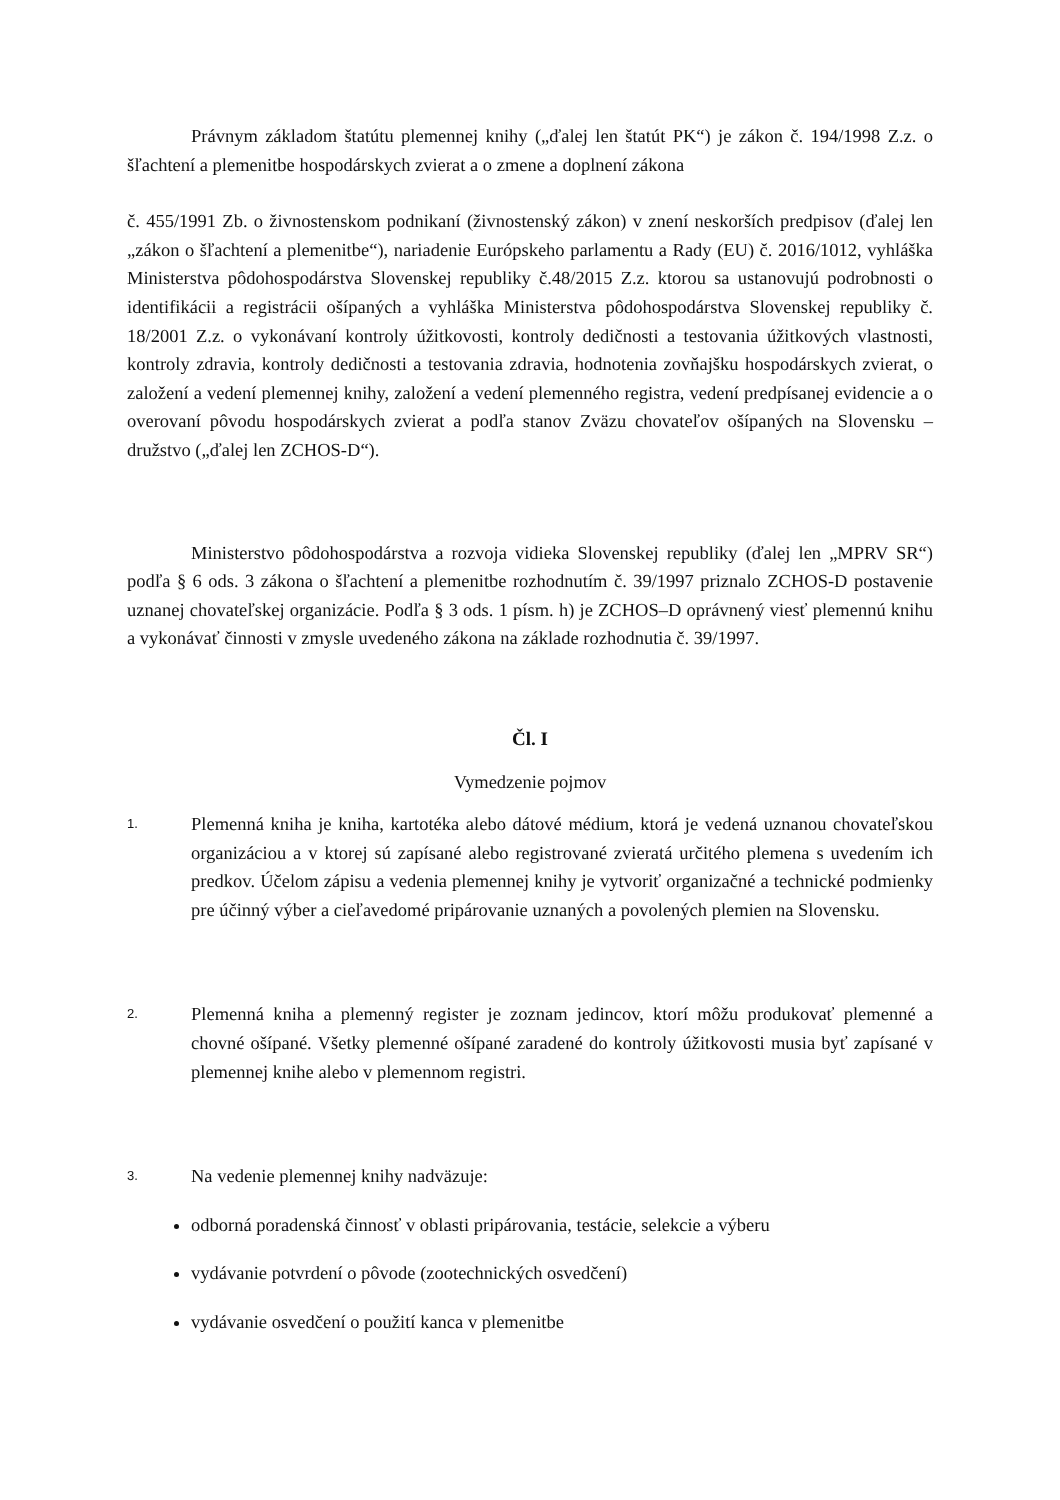Právnym základom štatútu plemennej knihy („ďalej len štatút PK“) je zákon č. 194/1998 Z.z. o šľachtení a plemenitbe hospodárskych zvierat a o zmene a doplnení zákona
č. 455/1991 Zb. o živnostenskom podnikaní (živnostenský zákon) v znení neskorších predpisov (ďalej len „zákon o šľachtení a plemenitbe“), nariadenie Európskeho parlamentu a Rady (EU) č. 2016/1012, vyhláška Ministerstva pôdohospodárstva Slovenskej republiky č.48/2015 Z.z. ktorou sa ustanovujú podrobnosti o identifikácii a registrácii ošípaných a vyhláška Ministerstva pôdohospodárstva Slovenskej republiky č. 18/2001 Z.z. o vykonávaní kontroly úžitkovosti, kontroly dedičnosti a testovania úžitkových vlastnosti, kontroly zdravia, kontroly dedičnosti a testovania zdravia, hodnotenia zovňajšku hospodárskych zvierat, o založení a vedení plemennej knihy, založení a vedení plemenného registra, vedení predpísanej evidencie a o overovaní pôvodu hospodárskych zvierat a podľa stanov Zväzu chovateľov ošípaných na Slovensku – družstvo („ďalej len ZCHOS-D“).
Ministerstvo pôdohospodárstva a rozvoja vidieka Slovenskej republiky (ďalej len „MPRV SR“) podľa § 6 ods. 3 zákona o šľachtení a plemenitbe rozhodnutím č. 39/1997 priznalo ZCHOS-D postavenie uznanej chovateľskej organizácie. Podľa § 3 ods. 1 písm. h) je ZCHOS–D oprávnený viesť plemennú knihu a vykonávať činnosti v zmysle uvedeného zákona na základe rozhodnutia č. 39/1997.
Čl. I
Vymedzenie pojmov
1.
Plemenná kniha je kniha, kartotéka alebo dátové médium, ktorá je vedená uznanou chovateľskou organizáciou a v ktorej sú zapísané alebo registrované zvieratá určitého plemena s uvedením ich predkov. Účelom zápisu a vedenia plemennej knihy je vytvoriť organizačné a technické podmienky pre účinný výber a cieľavedomé pripárovanie uznaných a povolených plemien na Slovensku.
2.
Plemenná kniha a plemenný register je zoznam jedincov, ktorí môžu produkovať plemenné a chovné ošípané. Všetky plemenné ošípané zaradené do kontroly úžitkovosti musia byť zapísané v plemennej knihe alebo v plemennom registri.
3.
Na vedenie plemennej knihy nadväzuje:
odborná poradenská činnosť v oblasti pripárovania, testácie, selekcie a výberu
vydávanie potvrdení o pôvode (zootechnických osvedčení)
vydávanie osvedčení o použití kanca v plemenitbe